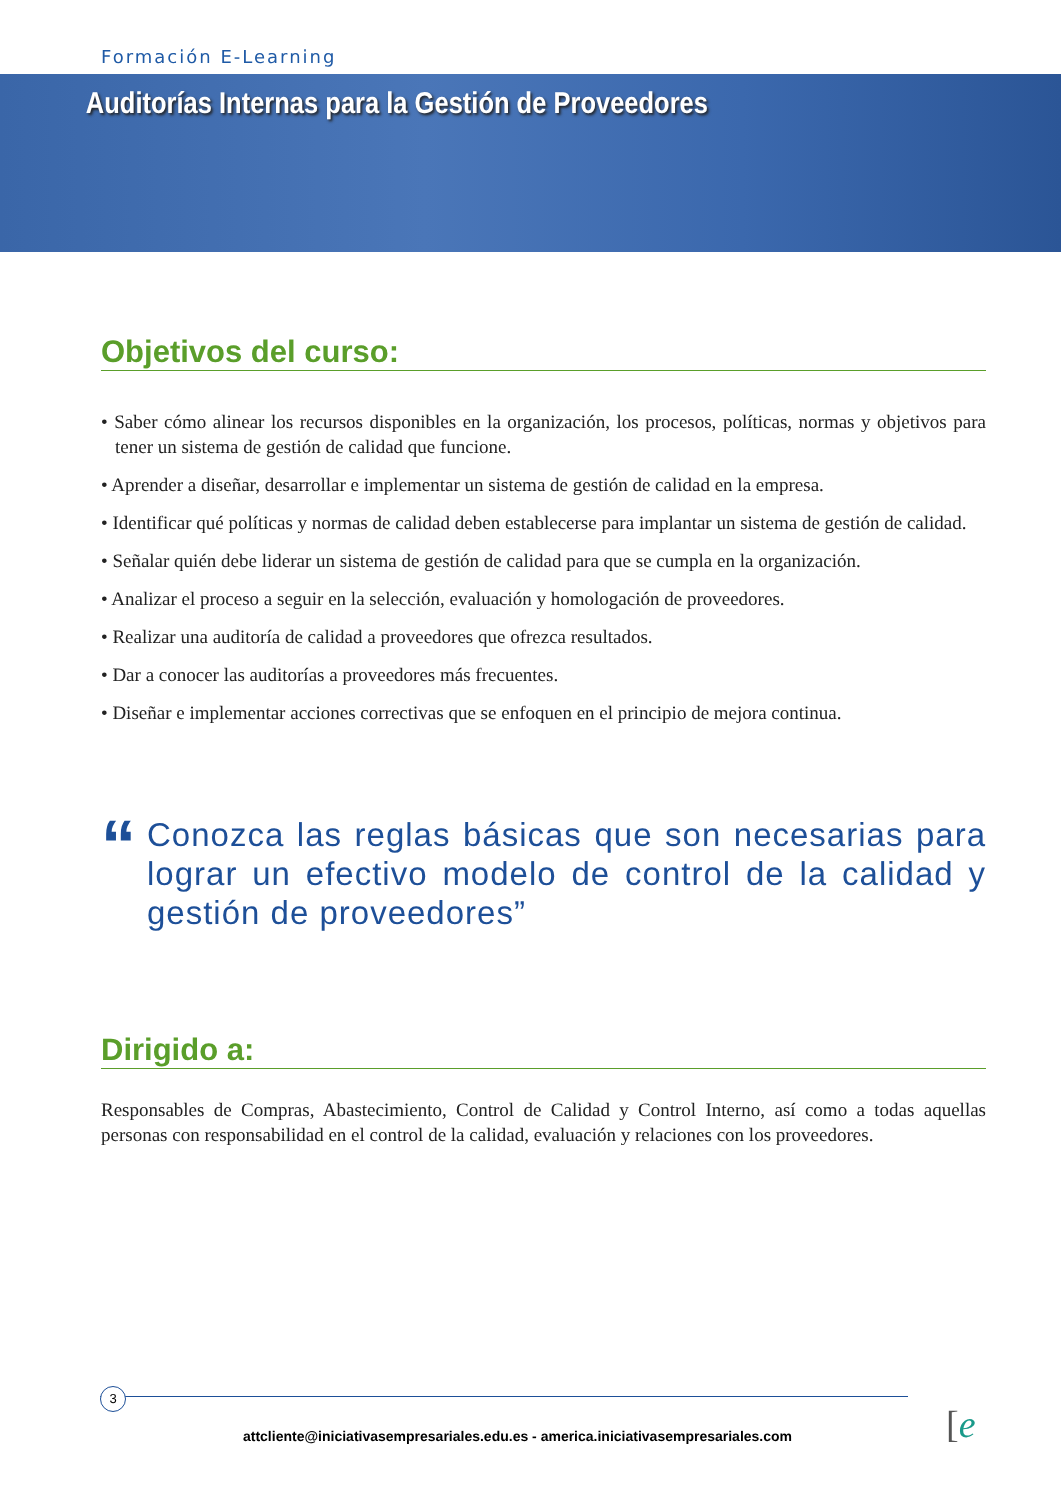Formación E-Learning
Auditorías Internas para la Gestión de Proveedores
Objetivos del curso:
• Saber cómo alinear los recursos disponibles en la organización, los procesos, políticas, normas y objetivos para tener un sistema de gestión de calidad que funcione.
• Aprender a diseñar, desarrollar e implementar un sistema de gestión de calidad en la empresa.
• Identificar qué políticas y normas de calidad deben establecerse para implantar un sistema de gestión de calidad.
• Señalar quién debe liderar un sistema de gestión de calidad para que se cumpla en la organización.
• Analizar el proceso a seguir en la selección, evaluación y homologación de proveedores.
• Realizar una auditoría de calidad a proveedores que ofrezca resultados.
• Dar a conocer las auditorías a proveedores más frecuentes.
• Diseñar e implementar acciones correctivas que se enfoquen en el principio de mejora continua.
“
Conozca las reglas básicas que son necesarias para lograr un efectivo modelo de control de la calidad y gestión de proveedores”
Dirigido a:
Responsables de Compras, Abastecimiento, Control de Calidad y Control Interno, así como a todas aquellas personas con responsabilidad en el control de la calidad, evaluación y relaciones con los proveedores.
3
attcliente@iniciativasempresariales.edu.es - america.iniciativasempresariales.com [e